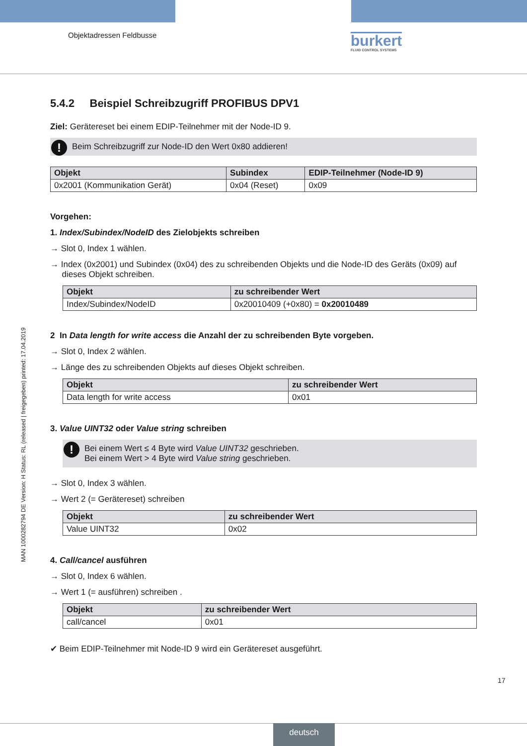Objektadressen Feldbusse burkert
FLUID CONTROL SYSTEMS
MAN 1000282794 DE Version: H Status: RL (released | freigegeben) printed: 17.04.2019
5.4.2 Beispiel Schreibzugriff PROFIBUS DPV1
Ziel: Gerätereset bei einem EDIP-Teilnehmer mit der Node-ID 9.
! Beim Schreibzugriff zur Node-ID den Wert 0x80 addieren!
| Objekt | Subindex | EDIP-Teilnehmer (Node-ID 9) |
| --- | --- | --- |
| 0x2001 (Kommunikation Gerät) | 0x04 (Reset) | 0x09 |
Vorgehen:
1. Index/Subindex/NodeID des Zielobjekts schreiben
→ Slot 0, Index 1 wählen.
→ Index (0x2001) und Subindex (0x04) des zu schreibenden Objekts und die Node-ID des Geräts (0x09) auf
dieses Objekt schreiben.
| Objekt | zu schreibender Wert |
| --- | --- |
| Index/Subindex/NodeID | 0x20010409 (+0x80) = 0x20010489 |
2 In Data length for write access die Anzahl der zu schreibenden Byte vorgeben.
→ Slot 0, Index 2 wählen.
→ Länge des zu schreibenden Objekts auf dieses Objekt schreiben.
| Objekt | zu schreibender Wert |
| --- | --- |
| Data length for write access | 0x01 |
3. Value UINT32 oder Value string schreiben
! Bei einem Wert ≤ 4 Byte wird Value UINT32 geschrieben.
Bei einem Wert > 4 Byte wird Value string geschrieben.
→ Slot 0, Index 3 wählen.
→ Wert 2 (= Gerätereset) schreiben
| Objekt | zu schreibender Wert |
| --- | --- |
| Value UINT32 | 0x02 |
4. Call/cancel ausführen
→ Slot 0, Index 6 wählen.
→ Wert 1 (= ausführen) schreiben .
| Objekt | zu schreibender Wert |
| --- | --- |
| call/cancel | 0x01 |
✔ Beim EDIP-Teilnehmer mit Node-ID 9 wird ein Gerätereset ausgeführt.
17
deutsch